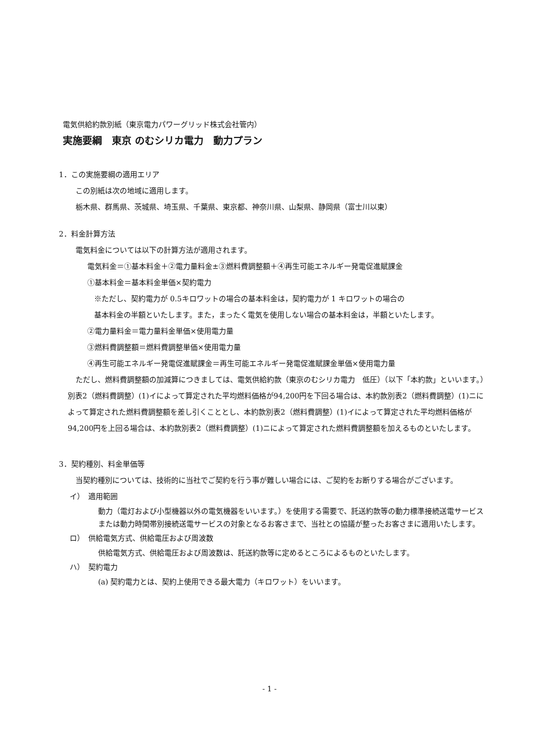電気供給約款別紙（東京電力パワーグリッド株式会社管内）
実施要綱　東京 のむシリカ電力　動力プラン
1．この実施要綱の適用エリア
この別紙は次の地域に適用します。
栃木県、群馬県、茨城県、埼玉県、千葉県、東京都、神奈川県、山梨県、静岡県（富士川以東）
2．料金計算方法
電気料金については以下の計算方法が適用されます。
電気料金＝①基本料金＋②電力量料金±③燃料費調整額＋④再生可能エネルギー発電促進賦課金
①基本料金＝基本料金単価×契約電力
※ただし、契約電力が 0.5キロワットの場合の基本料金は，契約電力が 1 キロワットの場合の
基本料金の半額といたします。また，まったく電気を使用しない場合の基本料金は，半額といたします。
②電力量料金＝電力量料金単価×使用電力量
③燃料費調整額＝燃料費調整単価×使用電力量
④再生可能エネルギー発電促進賦課金＝再生可能エネルギー発電促進賦課金単価×使用電力量
ただし、燃料費調整額の加減算につきましては、電気供給約款（東京のむシリカ電力　低圧）（以下「本約款」といいます。）別表2（燃料費調整）(1)イによって算定された平均燃料価格が94,200円を下回る場合は、本約款別表2（燃料費調整）(1)ニによって算定された燃料費調整額を差し引くこととし、本約款別表2（燃料費調整）(1)イによって算定された平均燃料価格が94,200円を上回る場合は、本約款別表2（燃料費調整）(1)ニによって算定された燃料費調整額を加えるものといたします。
3．契約種別、料金単価等
当契約種別については、技術的に当社でご契約を行う事が難しい場合には、ご契約をお断りする場合がございます。
イ）　適用範囲
動力（電灯および小型機器以外の電気機器をいいます。）を使用する需要で、託送約款等の動力標準接続送電サービスまたは動力時間帯別接続送電サービスの対象となるお客さまで、当社との協議が整ったお客さまに適用いたします。
ロ）　供給電気方式、供給電圧および周波数
供給電気方式、供給電圧および周波数は、託送約款等に定めるところによるものといたします。
ハ）　契約電力
(a) 契約電力とは、契約上使用できる最大電力（キロワット）をいいます。
- 1 -